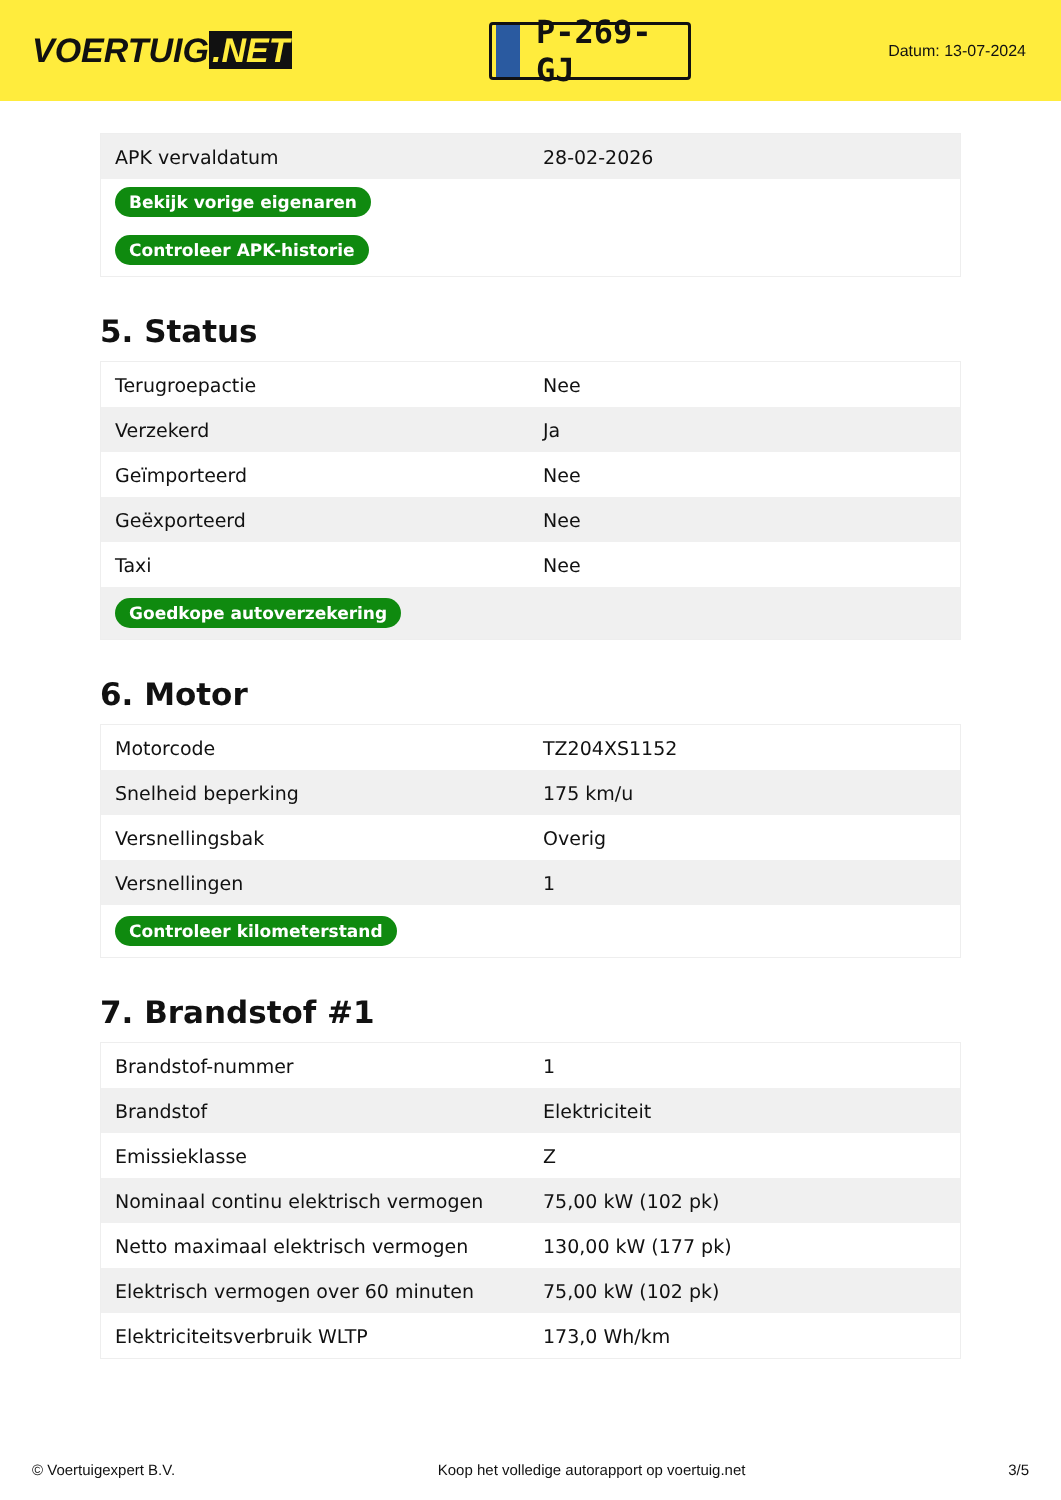VOERTUIG.NET
P-269-GJ
Datum: 13-07-2024
| APK vervaldatum | 28-02-2026 |
| Bekijk vorige eigenaren | |
| Controleer APK-historie | |
5. Status
| Terugroepactie | Nee |
| Verzekerd | Ja |
| Geïmporteerd | Nee |
| Geëxporteerd | Nee |
| Taxi | Nee |
| Goedkope autoverzekering | |
6. Motor
| Motorcode | TZ204XS1152 |
| Snelheid beperking | 175 km/u |
| Versnellingsbak | Overig |
| Versnellingen | 1 |
| Controleer kilometerstand | |
7. Brandstof #1
| Brandstof-nummer | 1 |
| Brandstof | Elektriciteit |
| Emissieklasse | Z |
| Nominaal continu elektrisch vermogen | 75,00 kW (102 pk) |
| Netto maximaal elektrisch vermogen | 130,00 kW (177 pk) |
| Elektrisch vermogen over 60 minuten | 75,00 kW (102 pk) |
| Elektriciteitsverbruik WLTP | 173,0 Wh/km |
© Voertuigexpert B.V. Koop het volledige autorapport op voertuig.net 3/5